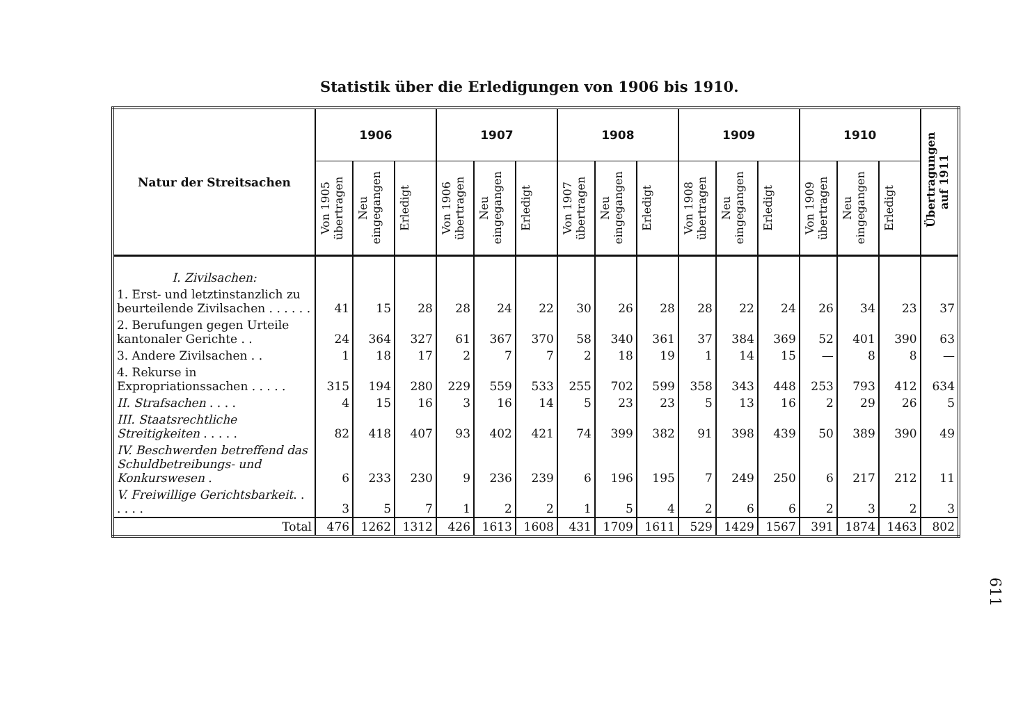Statistik über die Erledigungen von 1906 bis 1910.
| Natur der Streitsachen | 1906 | | | 1907 | | | 1908 | | | 1909 | | | 1910 | | | Übertragungen auf 1911 |
| --- | --- | --- | --- | --- | --- | --- | --- | --- | --- | --- | --- | --- | --- | --- | --- | --- |
| | Von 1905 übertragen | Neu eingegangen | Erledigt | Von 1906 übertragen | Neu eingegangen | Erledigt | Von 1907 übertragen | Neu eingegangen | Erledigt | Von 1908 übertragen | Neu eingegangen | Erledigt | Von 1909 übertragen | Neu eingegangen | Erledigt | |
| I. Zivilsachen: | | | | | | | | | | | | | | | | |
| 1. Erst- und letztinstanzlich zu beurteilende Zivilsachen . . . . . . | 41 | 15 | 28 | 28 | 24 | 22 | 30 | 26 | 28 | 28 | 22 | 24 | 26 | 34 | 23 | 37 |
| 2. Berufungen gegen Urteile kantonaler Gerichte . . | 24 | 364 | 327 | 61 | 367 | 370 | 58 | 340 | 361 | 37 | 384 | 369 | 52 | 401 | 390 | 63 |
| 3. Andere Zivilsachen . . | 1 | 18 | 17 | 2 | 7 | 7 | 2 | 18 | 19 | 1 | 14 | 15 | — | 8 | 8 | — |
| 4. Rekurse in Expropriationssachen . . . . . | 315 | 194 | 280 | 229 | 559 | 533 | 255 | 702 | 599 | 358 | 343 | 448 | 253 | 793 | 412 | 634 |
| II. Strafsachen . . . . | 4 | 15 | 16 | 3 | 16 | 14 | 5 | 23 | 23 | 5 | 13 | 16 | 2 | 29 | 26 | 5 |
| III. Staatsrechtliche Streitigkeiten . . . . . | 82 | 418 | 407 | 93 | 402 | 421 | 74 | 399 | 382 | 91 | 398 | 439 | 50 | 389 | 390 | 49 |
| IV. Beschwerden betreffend das Schuldbetreibungs- und Konkurswesen . | 6 | 233 | 230 | 9 | 236 | 239 | 6 | 196 | 195 | 7 | 249 | 250 | 6 | 217 | 212 | 11 |
| V. Freiwillige Gerichtsbarkeit . . . . . . | 3 | 5 | 7 | 1 | 2 | 2 | 1 | 5 | 4 | 2 | 6 | 6 | 2 | 3 | 2 | 3 |
| Total | 476 | 1262 | 1312 | 426 | 1613 | 1608 | 431 | 1709 | 1611 | 529 | 1429 | 1567 | 391 | 1874 | 1463 | 802 |
611